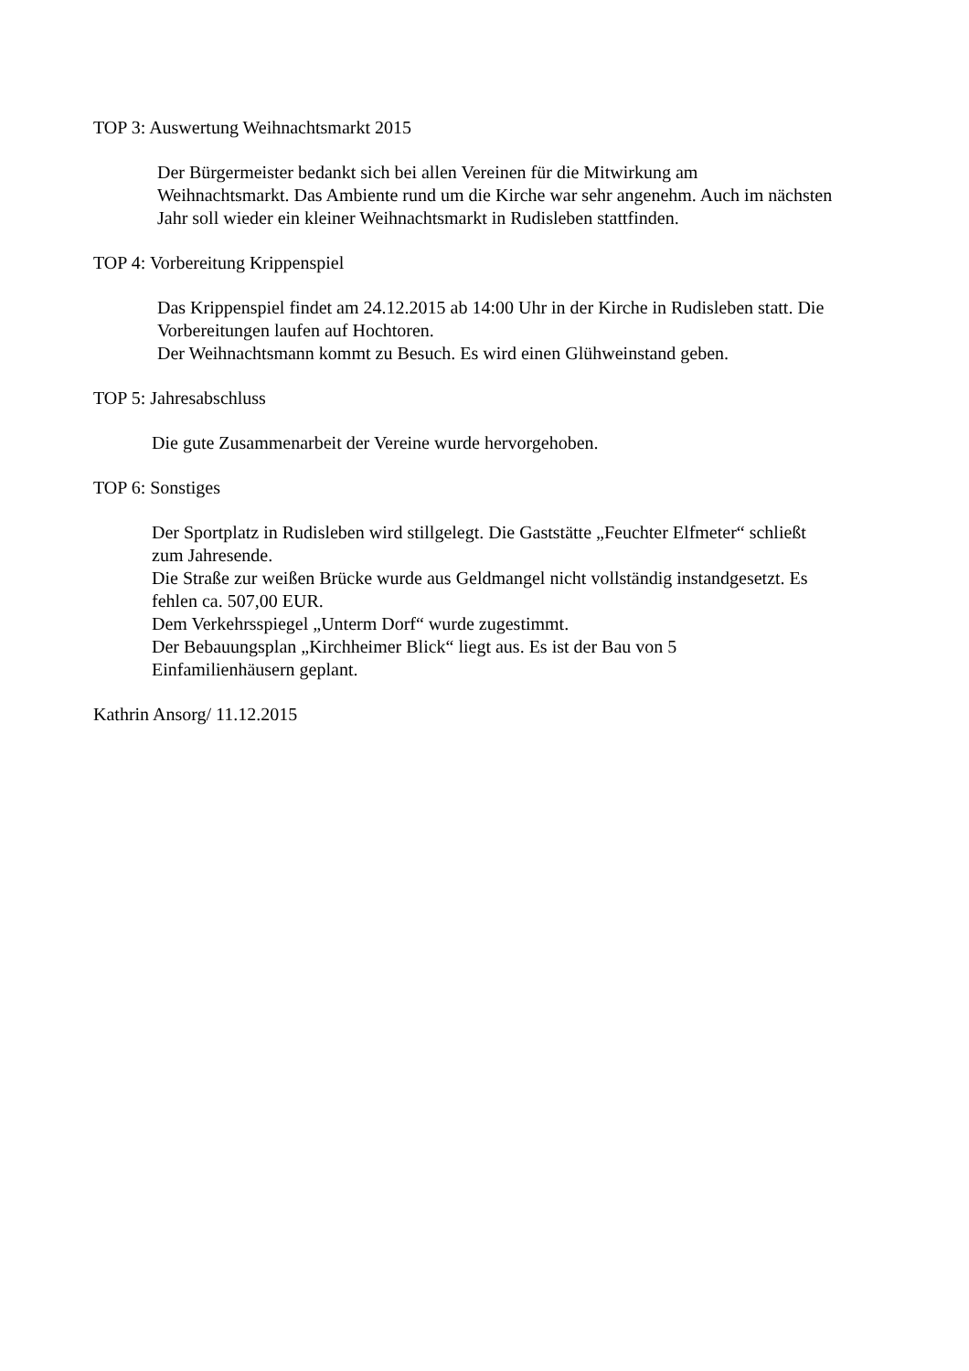TOP 3: Auswertung Weihnachtsmarkt 2015
Der Bürgermeister bedankt sich bei allen Vereinen für die Mitwirkung am
Weihnachtsmarkt. Das Ambiente rund um die Kirche war sehr angenehm. Auch im nächsten
Jahr soll wieder ein kleiner Weihnachtsmarkt in Rudisleben stattfinden.
TOP 4: Vorbereitung Krippenspiel
Das Krippenspiel findet am 24.12.2015 ab 14:00 Uhr in der Kirche in Rudisleben statt. Die
Vorbereitungen laufen auf Hochtoren.
Der Weihnachtsmann kommt zu Besuch. Es wird einen Glühweinstand geben.
TOP 5: Jahresabschluss
Die gute Zusammenarbeit der Vereine wurde hervorgehoben.
TOP 6: Sonstiges
Der Sportplatz in Rudisleben wird stillgelegt. Die Gaststätte „Feuchter Elfmeter“ schließt
zum Jahresende.
Die Straße zur weißen Brücke wurde aus Geldmangel nicht vollständig instandgesetzt. Es
fehlen ca. 507,00 EUR.
Dem Verkehrsspiegel „Unterm Dorf“ wurde zugestimmt.
Der Bebauungsplan „Kirchheimer Blick“ liegt aus. Es ist der Bau von 5
Einfamilienhäusern geplant.
Kathrin Ansorg/ 11.12.2015